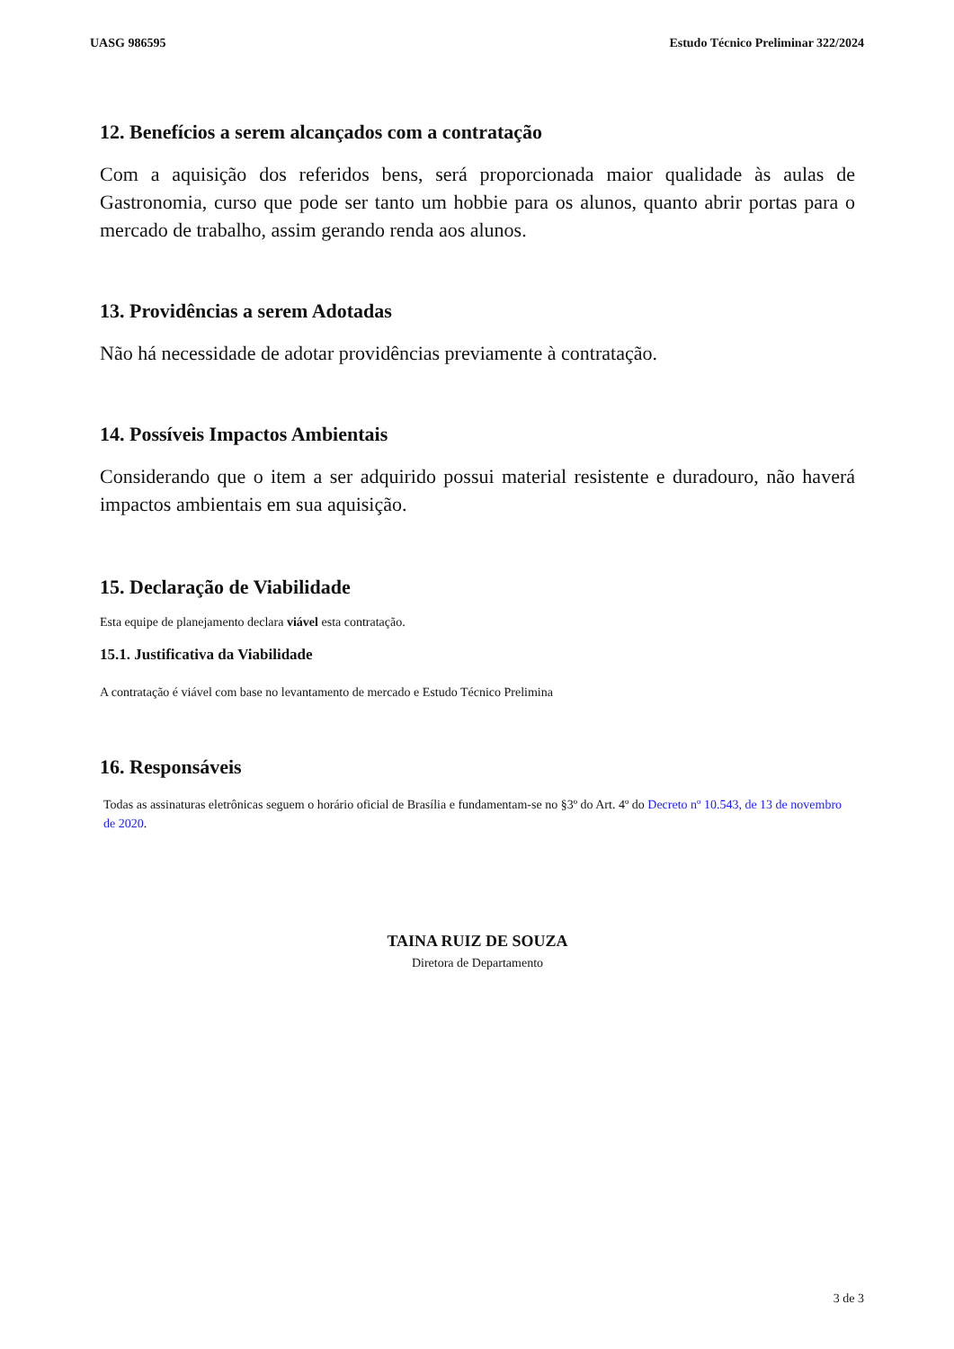UASG 986595 Estudo Técnico Preliminar 322/2024
12. Benefícios a serem alcançados com a contratação
Com a aquisição dos referidos bens, será proporcionada maior qualidade às aulas de Gastronomia, curso que pode ser tanto um hobbie para os alunos, quanto abrir portas para o mercado de trabalho, assim gerando renda aos alunos.
13. Providências a serem Adotadas
Não há necessidade de adotar providências previamente à contratação.
14. Possíveis Impactos Ambientais
Considerando que o item a ser adquirido possui material resistente e duradouro, não haverá impactos ambientais em sua aquisição.
15. Declaração de Viabilidade
Esta equipe de planejamento declara viável esta contratação.
15.1. Justificativa da Viabilidade
A contratação é viável com base no levantamento de mercado e Estudo Técnico Prelimina
16. Responsáveis
Todas as assinaturas eletrônicas seguem o horário oficial de Brasília e fundamentam-se no §3º do Art. 4º do Decreto nº 10.543, de 13 de novembro de 2020.
TAINA RUIZ DE SOUZA
Diretora de Departamento
3 de 3